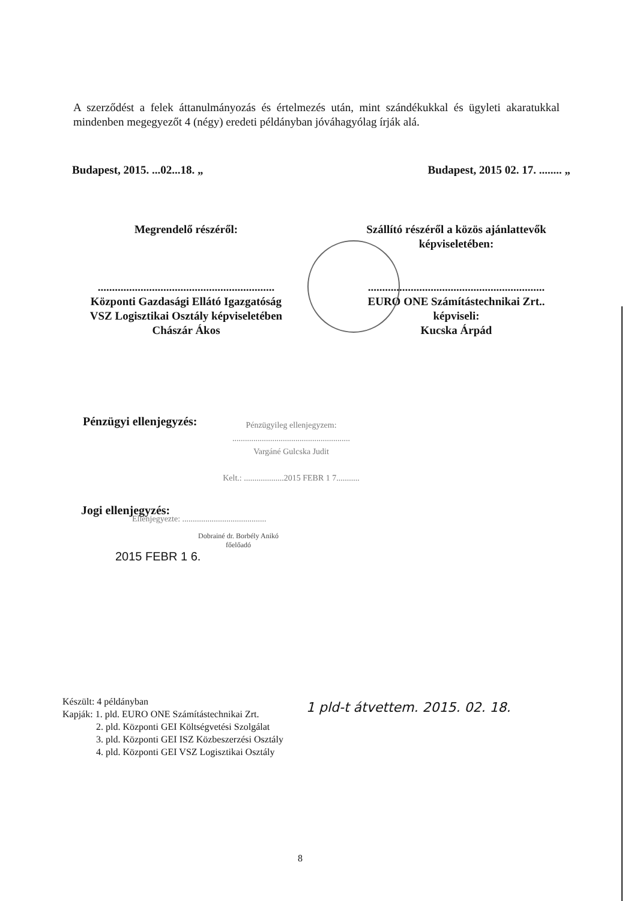A szerződést a felek áttanulmányozás és értelmezés után, mint szándékukkal és ügyleti akaratukkal mindenben megegyezőt 4 (négy) eredeti példányban jóváhagyólag írják alá.
Budapest, 2015. ...02...18. „ Budapest, 2015 02. 17. ........ „
Megrendelő részéről:
..............................................................
Központi Gazdasági Ellátó Igazgatóság
VSZ Logisztikai Osztály képviseletében
Chászár Ákos
Szállító részéről a közös ajánlattevők
képviseletében:
..............................................................
EURO ONE Számítástechnikai Zrt..
képviseli:
Kucska Árpád
Pénzügyi ellenjegyzés:
Pénzügyileg ellenjegyzem:
........................................................
Vargáné Gulcska Judit
Kelt.: ...................2015 FEBR 1 7...........
Jogi ellenjegyzés:
Ellenjegyezte: ........................................
Dobrainé dr. Borbély Anikó
főelőadó
2015 FEBR 1 6.
Készült: 4 példányban
Kapják: 1. pld. EURO ONE Számítástechnikai Zrt.
2. pld. Központi GEI Költségvetési Szolgálat
3. pld. Központi GEI ISZ Közbeszerzési Osztály
4. pld. Központi GEI VSZ Logisztikai Osztály
1 pld-t átvettem. 2015. 02. 18.
8